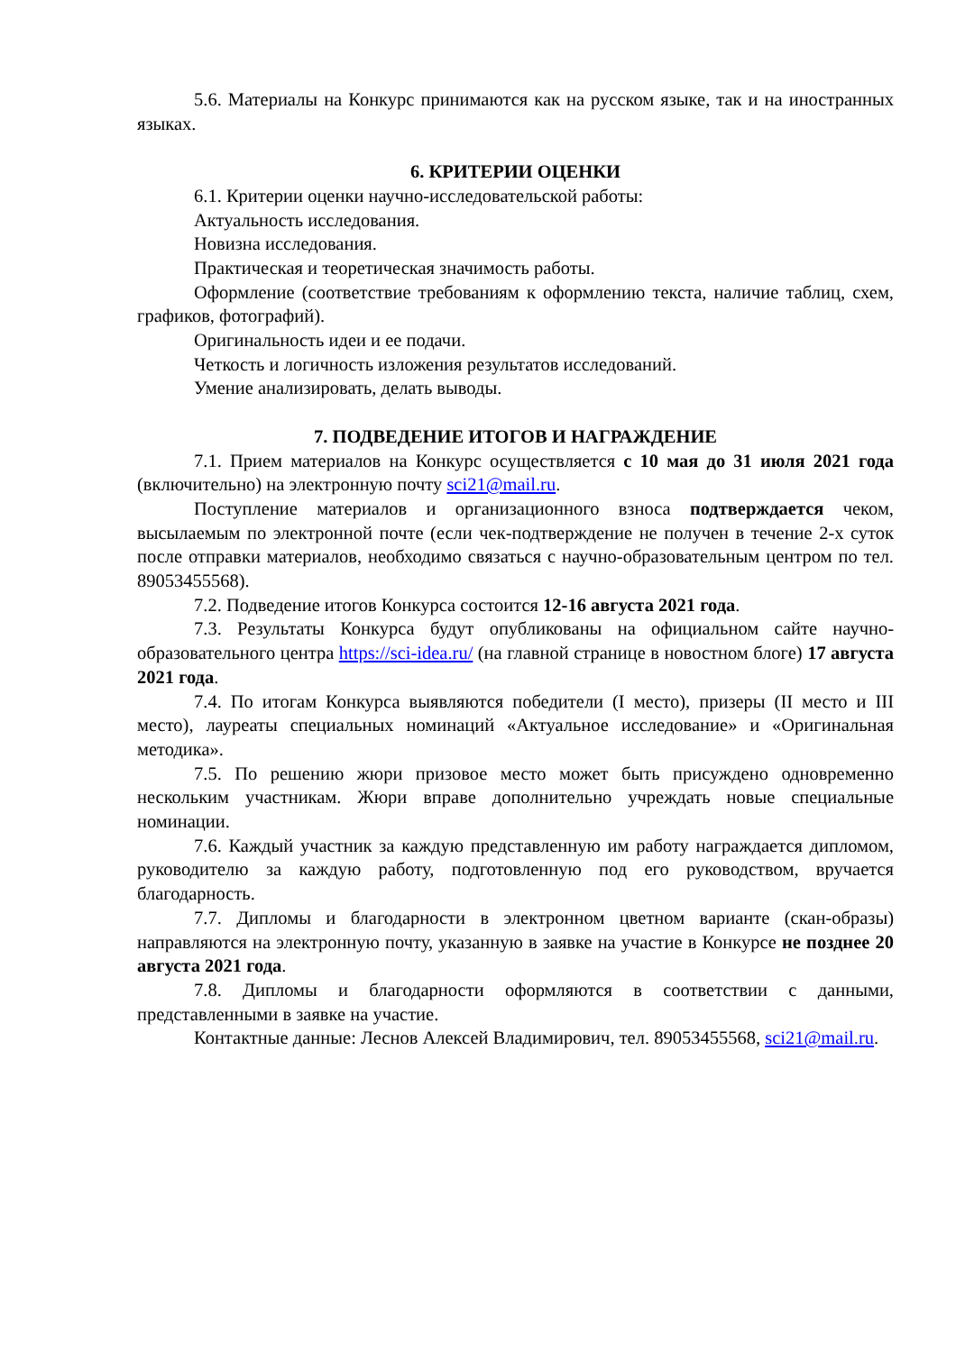5.6. Материалы на Конкурс принимаются как на русском языке, так и на иностранных языках.
6. КРИТЕРИИ ОЦЕНКИ
6.1. Критерии оценки научно-исследовательской работы:
Актуальность исследования.
Новизна исследования.
Практическая и теоретическая значимость работы.
Оформление (соответствие требованиям к оформлению текста, наличие таблиц, схем, графиков, фотографий).
Оригинальность идеи и ее подачи.
Четкость и логичность изложения результатов исследований.
Умение анализировать, делать выводы.
7. ПОДВЕДЕНИЕ ИТОГОВ И НАГРАЖДЕНИЕ
7.1. Прием материалов на Конкурс осуществляется с 10 мая до 31 июля 2021 года (включительно) на электронную почту sci21@mail.ru.
Поступление материалов и организационного взноса подтверждается чеком, высылаемым по электронной почте (если чек-подтверждение не получен в течение 2-х суток после отправки материалов, необходимо связаться с научно-образовательным центром по тел. 89053455568).
7.2. Подведение итогов Конкурса состоится 12-16 августа 2021 года.
7.3. Результаты Конкурса будут опубликованы на официальном сайте научно-образовательного центра https://sci-idea.ru/ (на главной странице в новостном блоге) 17 августа 2021 года.
7.4. По итогам Конкурса выявляются победители (I место), призеры (II место и III место), лауреаты специальных номинаций «Актуальное исследование» и «Оригинальная методика».
7.5. По решению жюри призовое место может быть присуждено одновременно нескольким участникам. Жюри вправе дополнительно учреждать новые специальные номинации.
7.6. Каждый участник за каждую представленную им работу награждается дипломом, руководителю за каждую работу, подготовленную под его руководством, вручается благодарность.
7.7. Дипломы и благодарности в электронном цветном варианте (скан-образы) направляются на электронную почту, указанную в заявке на участие в Конкурсе не позднее 20 августа 2021 года.
7.8. Дипломы и благодарности оформляются в соответствии с данными, представленными в заявке на участие.
Контактные данные: Леснов Алексей Владимирович, тел. 89053455568, sci21@mail.ru.